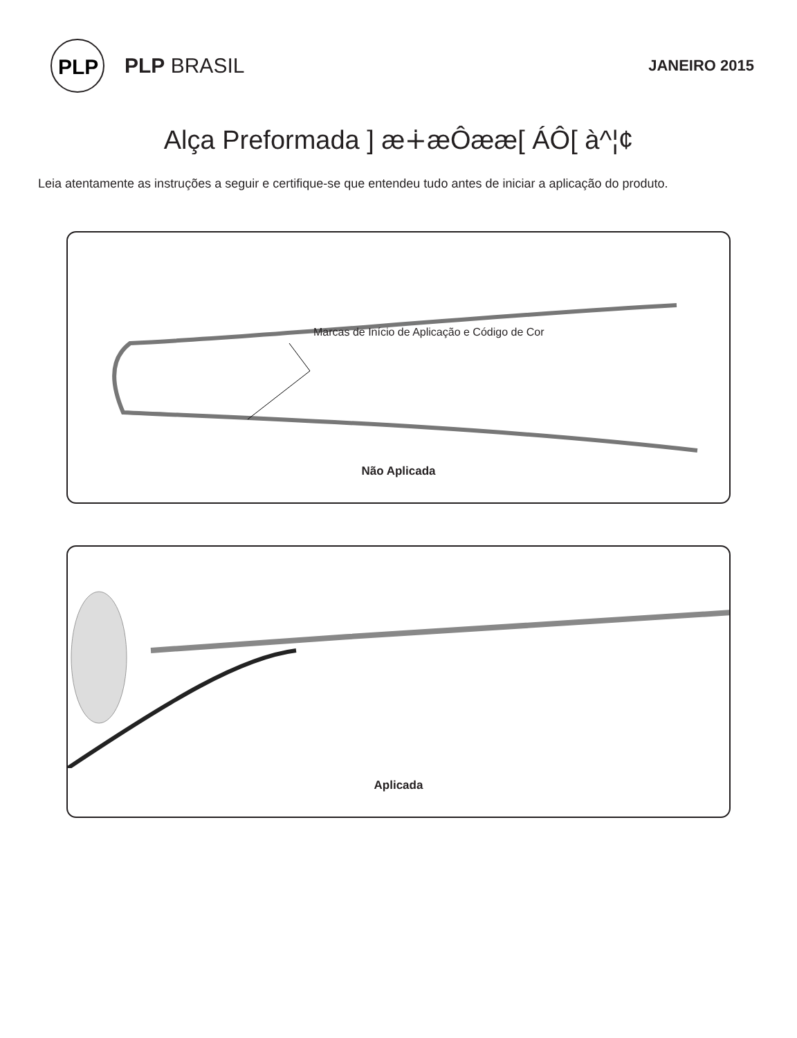PLP
PLP BRASIL
JANEIRO 2015
Alça Preformada ] æ∔æÔææ[ ÁÔ[ à^¦¢
Leia atentamente as instruções a seguir e certifique-se que entendeu tudo antes de iniciar a aplicação do produto.
Marcas de Início de Aplicação e Código de Cor
Não Aplicada
Aplicada